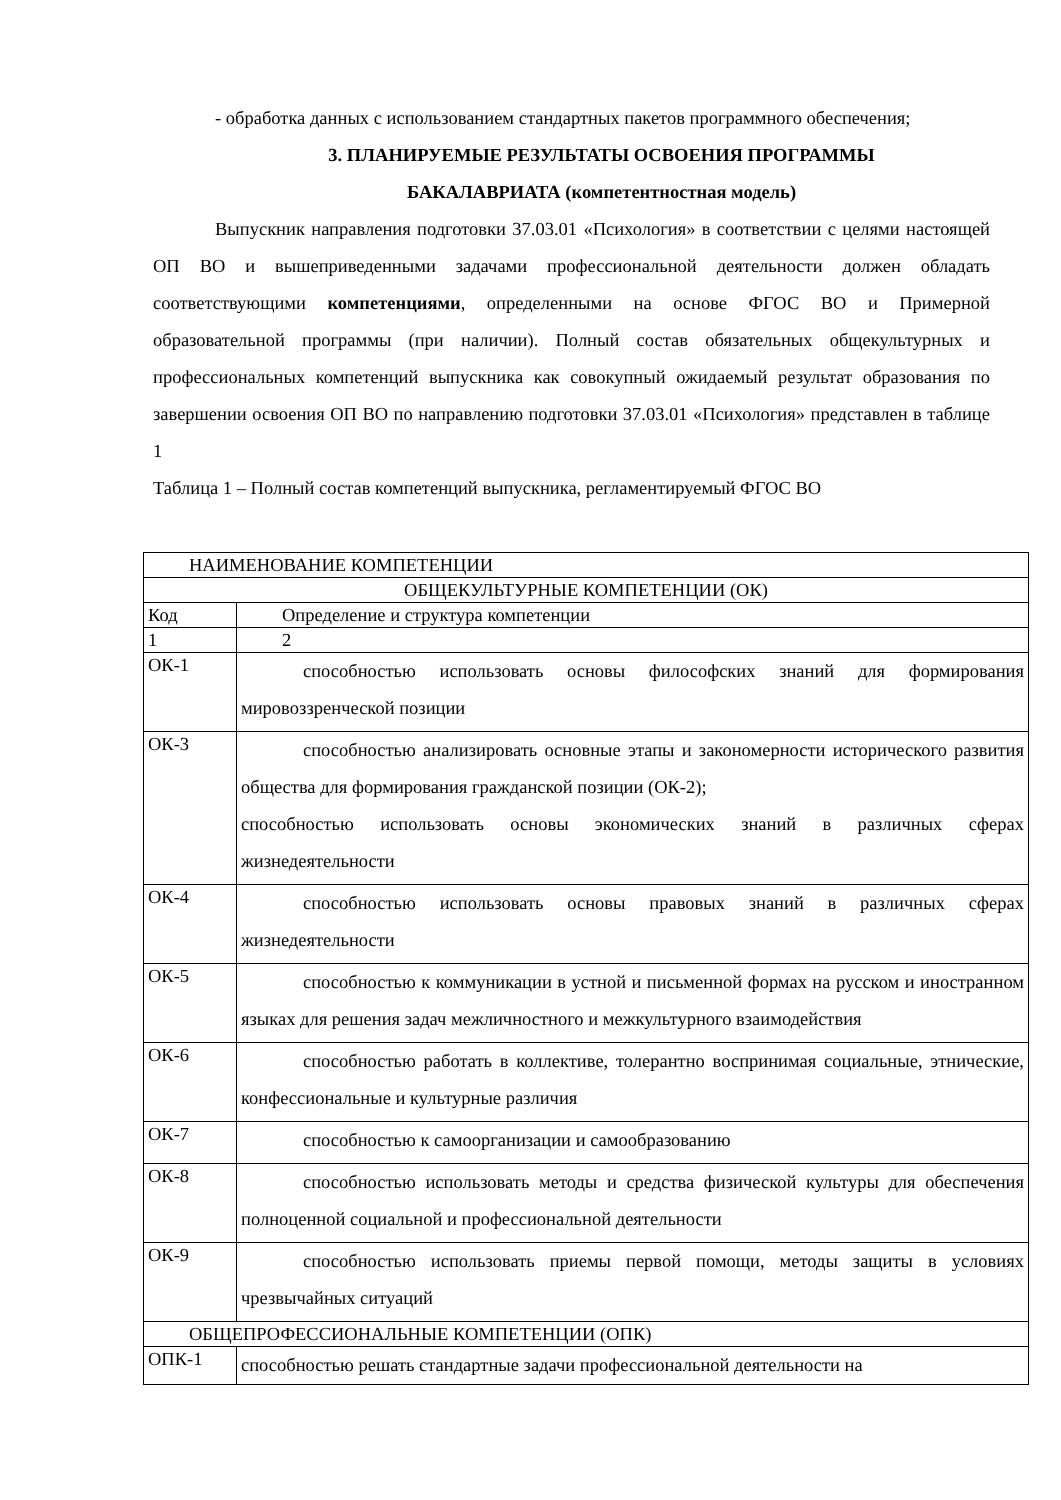- обработка данных с использованием стандартных пакетов программного обеспечения;
3. ПЛАНИРУЕМЫЕ РЕЗУЛЬТАТЫ ОСВОЕНИЯ ПРОГРАММЫ
БАКАЛАВРИАТА (компетентностная модель)
Выпускник направления подготовки 37.03.01 «Психология» в соответствии с целями настоящей ОП ВО и вышеприведенными задачами профессиональной деятельности должен обладать соответствующими компетенциями, определенными на основе ФГОС ВО и Примерной образовательной программы (при наличии). Полный состав обязательных общекультурных и профессиональных компетенций выпускника как совокупный ожидаемый результат образования по завершении освоения ОП ВО по направлению подготовки 37.03.01 «Психология» представлен в таблице 1
Таблица 1 – Полный состав компетенций выпускника, регламентируемый ФГОС ВО
| НАИМЕНОВАНИЕ КОМПЕТЕНЦИИ | |
| ОБЩЕКУЛЬТУРНЫЕ КОМПЕТЕНЦИИ (ОК) | |
| Код | Определение и структура компетенции |
| 1 | 2 |
| ОК-1 | способностью использовать основы философских знаний для формирования мировоззренческой позиции |
| ОК-3 | способностью анализировать основные этапы и закономерности исторического развития общества для формирования гражданской позиции (ОК-2); способностью использовать основы экономических знаний в различных сферах жизнедеятельности |
| ОК-4 | способностью использовать основы правовых знаний в различных сферах жизнедеятельности |
| ОК-5 | способностью к коммуникации в устной и письменной формах на русском и иностранном языках для решения задач межличностного и межкультурного взаимодействия |
| ОК-6 | способностью работать в коллективе, толерантно воспринимая социальные, этнические, конфессиональные и культурные различия |
| ОК-7 | способностью к самоорганизации и самообразованию |
| ОК-8 | способностью использовать методы и средства физической культуры для обеспечения полноценной социальной и профессиональной деятельности |
| ОК-9 | способностью использовать приемы первой помощи, методы защиты в условиях чрезвычайных ситуаций |
| ОБЩЕПРОФЕССИОНАЛЬНЫЕ КОМПЕТЕНЦИИ (ОПК) | |
| ОПК-1 | способностью решать стандартные задачи профессиональной деятельности на |